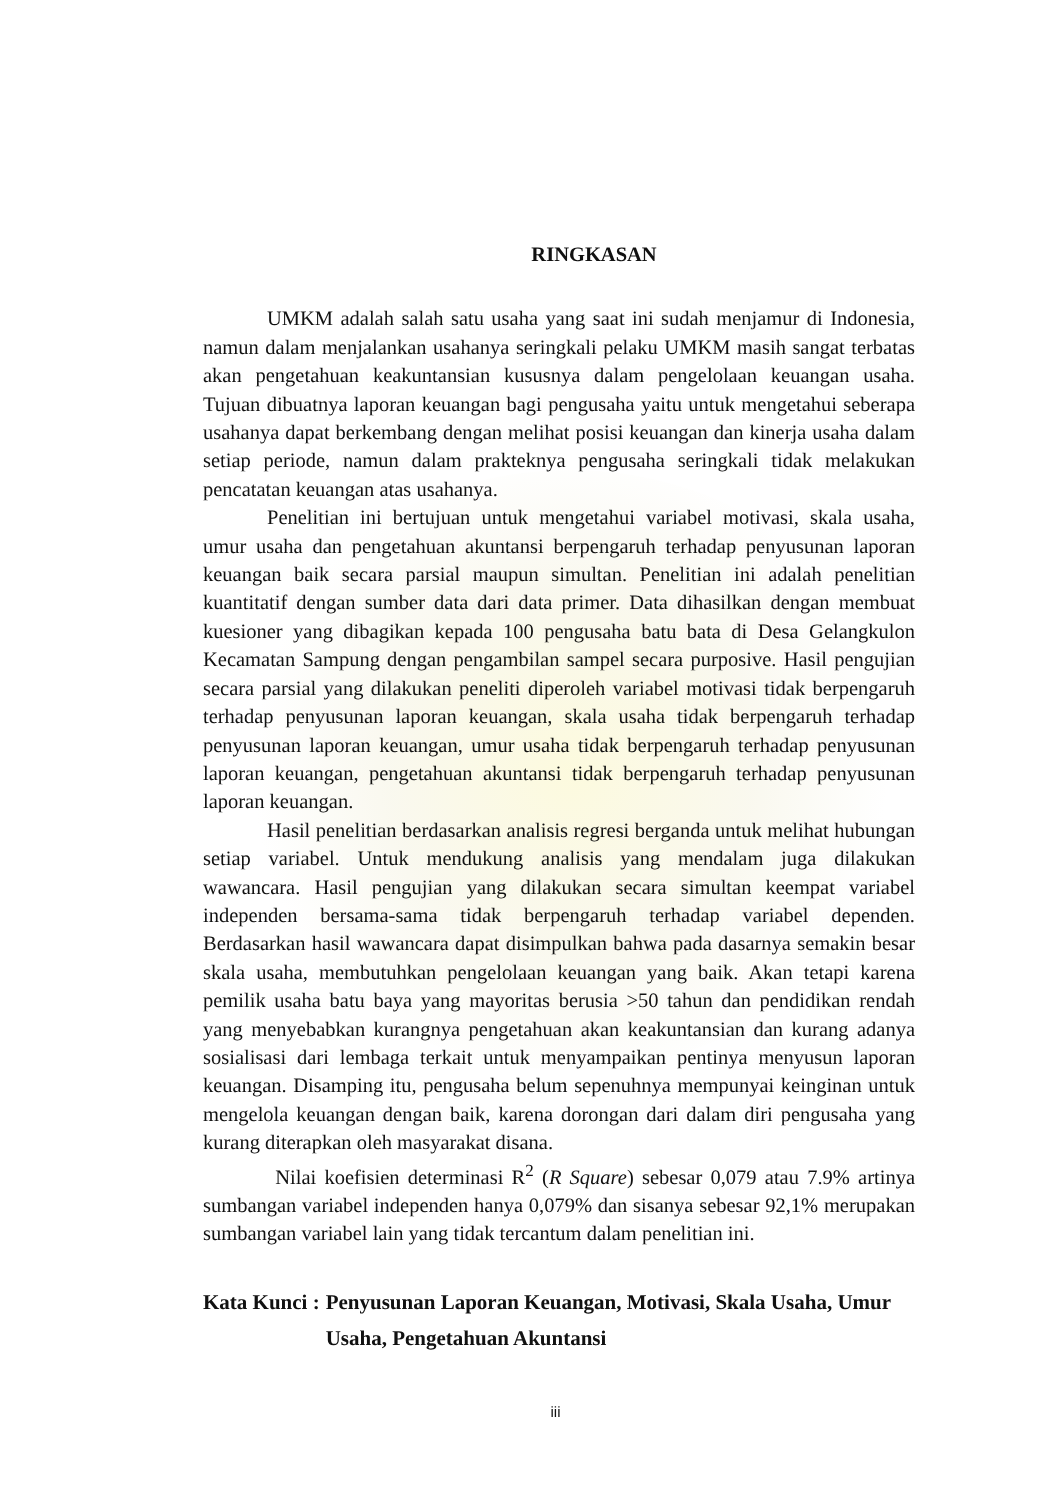RINGKASAN
UMKM adalah salah satu usaha yang saat ini sudah menjamur di Indonesia, namun dalam menjalankan usahanya seringkali pelaku UMKM masih sangat terbatas akan pengetahuan keakuntansian kususnya dalam pengelolaan keuangan usaha. Tujuan dibuatnya laporan keuangan bagi pengusaha yaitu untuk mengetahui seberapa usahanya dapat berkembang dengan melihat posisi keuangan dan kinerja usaha dalam setiap periode, namun dalam prakteknya pengusaha seringkali tidak melakukan pencatatan keuangan atas usahanya.
Penelitian ini bertujuan untuk mengetahui variabel motivasi, skala usaha, umur usaha dan pengetahuan akuntansi berpengaruh terhadap penyusunan laporan keuangan baik secara parsial maupun simultan. Penelitian ini adalah penelitian kuantitatif dengan sumber data dari data primer. Data dihasilkan dengan membuat kuesioner yang dibagikan kepada 100 pengusaha batu bata di Desa Gelangkulon Kecamatan Sampung dengan pengambilan sampel secara purposive. Hasil pengujian secara parsial yang dilakukan peneliti diperoleh variabel motivasi tidak berpengaruh terhadap penyusunan laporan keuangan, skala usaha tidak berpengaruh terhadap penyusunan laporan keuangan, umur usaha tidak berpengaruh terhadap penyusunan laporan keuangan, pengetahuan akuntansi tidak berpengaruh terhadap penyusunan laporan keuangan.
Hasil penelitian berdasarkan analisis regresi berganda untuk melihat hubungan setiap variabel. Untuk mendukung analisis yang mendalam juga dilakukan wawancara. Hasil pengujian yang dilakukan secara simultan keempat variabel independen bersama-sama tidak berpengaruh terhadap variabel dependen. Berdasarkan hasil wawancara dapat disimpulkan bahwa pada dasarnya semakin besar skala usaha, membutuhkan pengelolaan keuangan yang baik. Akan tetapi karena pemilik usaha batu baya yang mayoritas berusia >50 tahun dan pendidikan rendah yang menyebabkan kurangnya pengetahuan akan keakuntansian dan kurang adanya sosialisasi dari lembaga terkait untuk menyampaikan pentinya menyusun laporan keuangan. Disamping itu, pengusaha belum sepenuhnya mempunyai keinginan untuk mengelola keuangan dengan baik, karena dorongan dari dalam diri pengusaha yang kurang diterapkan oleh masyarakat disana.
Nilai koefisien determinasi R<sup>2</sup> (R Square) sebesar 0,079 atau 7.9% artinya sumbangan variabel independen hanya 0,079% dan sisanya sebesar 92,1% merupakan sumbangan variabel lain yang tidak tercantum dalam penelitian ini.
Kata Kunci : Penyusunan Laporan Keuangan, Motivasi, Skala Usaha, Umur Usaha, Pengetahuan Akuntansi
iii